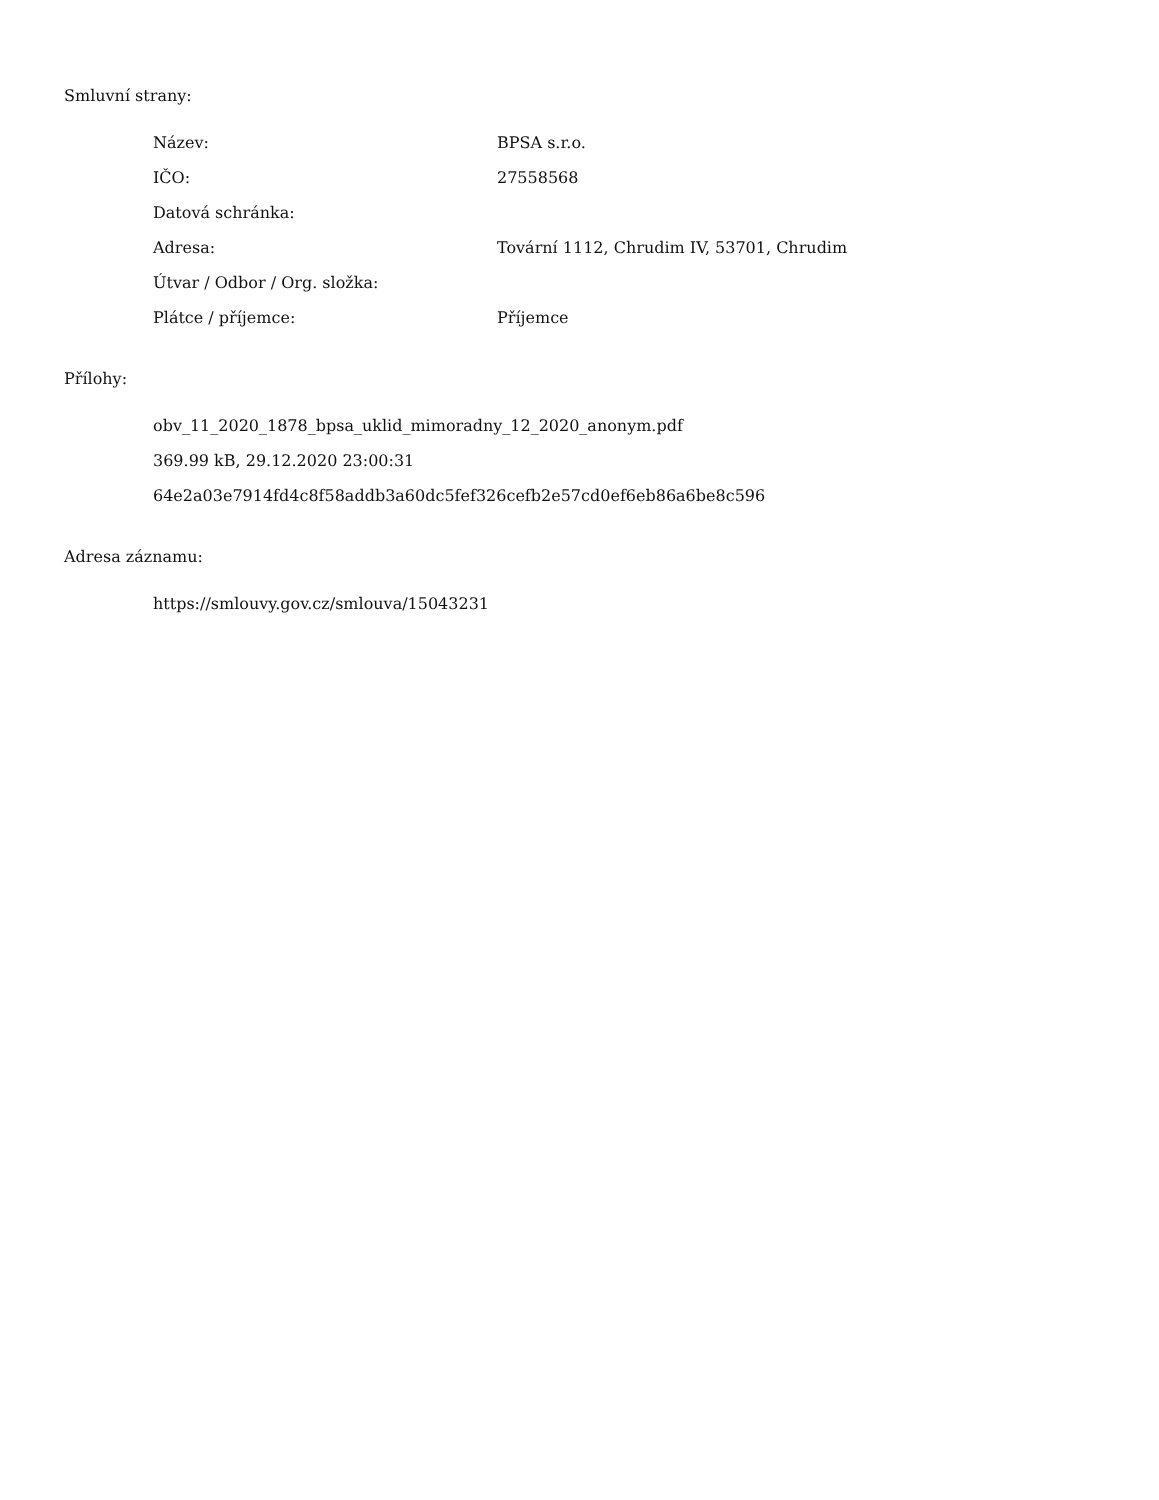Smluvní strany:
| Název: | BPSA s.r.o. |
| IČO: | 27558568 |
| Datová schránka: | |
| Adresa: | Tovární 1112, Chrudim IV, 53701, Chrudim |
| Útvar / Odbor / Org. složka: | |
| Plátce / příjemce: | Příjemce |
Přílohy:
obv_11_2020_1878_bpsa_uklid_mimoradny_12_2020_anonym.pdf
369.99 kB, 29.12.2020 23:00:31
64e2a03e7914fd4c8f58addb3a60dc5fef326cefb2e57cd0ef6eb86a6be8c596
Adresa záznamu:
https://smlouvy.gov.cz/smlouva/15043231